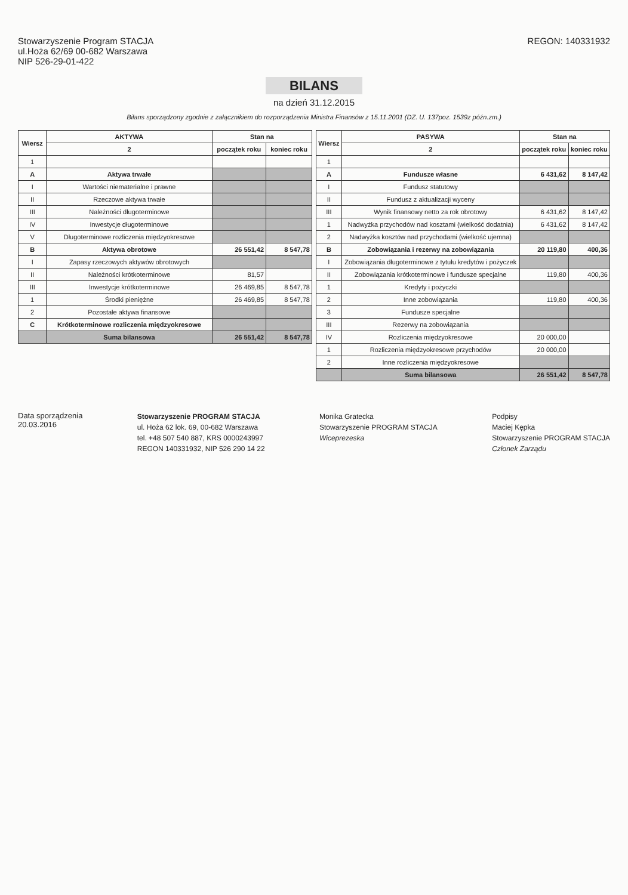Stowarzyszenie Program STACJA
ul.Hoża 62/69 00-682 Warszawa
NIP 526-29-01-422
REGON: 140331932
BILANS
na dzień 31.12.2015
Bilans sporządzony zgodnie z załącznikiem do rozporządzenia Ministra Finansów z 15.11.2001 (DZ. U. 137poz. 1539z późn.zm.)
| Wiersz | AKTYWA | Stan na | |
| --- | --- | --- | --- |
| | 2 | początek roku | koniec roku |
| 1 | | | |
| A | Aktywa trwałe | | |
| I | Wartości niematerialne i prawne | | |
| II | Rzeczowe aktywa trwałe | | |
| III | Należności długoterminowe | | |
| IV | Inwestycje długoterminowe | | |
| V | Długoterminowe rozliczenia międzyokresowe | | |
| B | Aktywa obrotowe | 26 551,42 | 8 547,78 |
| I | Zapasy rzeczowych aktywów obrotowych | | |
| II | Należności krótkoterminowe | 81,57 | |
| III | Inwestycje krótkoterminowe | 26 469,85 | 8 547,78 |
| 1 | Środki pieniężne | 26 469,85 | 8 547,78 |
| 2 | Pozostałe aktywa finansowe | | |
| C | Krótkoterminowe rozliczenia międzyokresowe | | |
| | Suma bilansowa | 26 551,42 | 8 547,78 |
| Wiersz | PASYWA | Stan na | |
| --- | --- | --- | --- |
| | 2 | początek roku | koniec roku |
| 1 | | | |
| A | Fundusze własne | 6 431,62 | 8 147,42 |
| I | Fundusz statutowy | | |
| II | Fundusz z aktualizacji wyceny | | |
| III | Wynik finansowy netto za rok obrotowy | 6 431,62 | 8 147,42 |
| 1 | Nadwyżka przychodów nad kosztami (wielkość dodatnia) | 6 431,62 | 8 147,42 |
| 2 | Nadwyżka kosztów nad przychodami (wielkość ujemna) | | |
| B | Zobowiązania i rezerwy na zobowiązania | 20 119,80 | 400,36 |
| I | Zobowiązania długoterminowe z tytułu kredytów i pożyczek | | |
| II | Zobowiązania krótkoterminowe i fundusze specjalne | 119,80 | 400,36 |
| 1 | Kredyty i pożyczki | | |
| 2 | Inne zobowiązania | 119,80 | 400,36 |
| 3 | Fundusze specjalne | | |
| III | Rezerwy na zobowiązania | | |
| IV | Rozliczenia międzyokresowe | 20 000,00 | |
| 1 | Rozliczenia międzyokresowe przychodów | 20 000,00 | |
| 2 | Inne rozliczenia międzyokresowe | | |
| | Suma bilansowa | 26 551,42 | 8 547,78 |
Data sporządzenia
20.03.2016
Stowarzyszenie PROGRAM STACJA
ul. Hoża 62 lok. 69, 00-682 Warszawa
tel. +48 507 540 887, KRS 0000243997
REGON 140331932, NIP 526 290 14 22
Monika Gratecka
Stowarzyszenie PROGRAM STACJA
Wiceprezeska
Podpisy
Maciej Kępka
Stowarzyszenie PROGRAM STACJA
Członek Zarządu